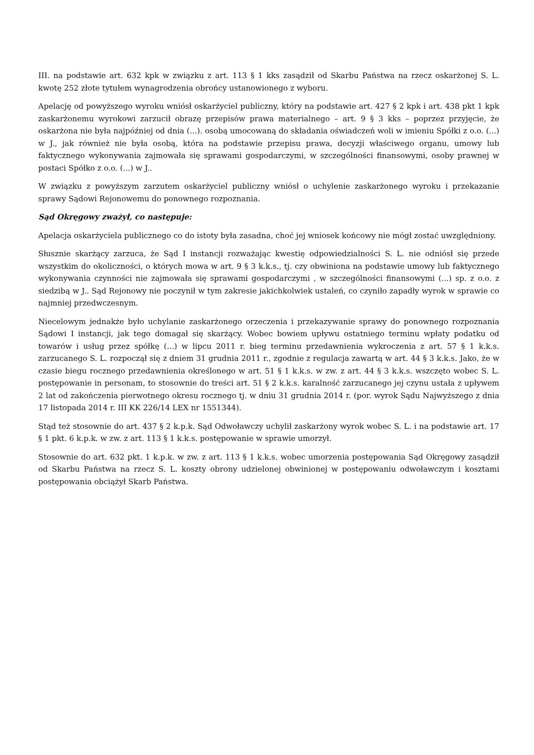III. na podstawie art. 632 kpk w związku z art. 113 § 1 kks zasądził od Skarbu Państwa na rzecz oskarżonej S. L. kwotę 252 złote tytułem wynagrodzenia obrońcy ustanowionego z wyboru.
Apelację od powyższego wyroku wniósł oskarżyciel publiczny, który na podstawie art. 427 § 2 kpk i art. 438 pkt 1 kpk zaskarżonemu wyrokowi zarzucił obrazę przepisów prawa materialnego – art. 9 § 3 kks – poprzez przyjęcie, że oskarżona nie była najpóźniej od dnia (...). osobą umocowaną do składania oświadczeń woli w imieniu Spółki z o.o. (...) w J., jak również nie była osobą, która na podstawie przepisu prawa, decyzji właściwego organu, umowy lub faktycznego wykonywania zajmowała się sprawami gospodarczymi, w szczególności finansowymi, osoby prawnej w postaci Spółko z o.o. (...) w J..
W związku z powyższym zarzutem oskarżyciel publiczny wniósł o uchylenie zaskarżonego wyroku i przekazanie sprawy Sądowi Rejonowemu do ponownego rozpoznania.
Sąd Okręgowy zważył, co następuje:
Apelacja oskarżyciela publicznego co do istoty była zasadna, choć jej wniosek końcowy nie mógł zostać uwzględniony.
Słusznie skarżący zarzuca, że Sąd I instancji rozważając kwestię odpowiedzialności S. L. nie odniósł się przede wszystkim do okoliczności, o których mowa w art. 9 § 3 k.k.s., tj. czy obwiniona na podstawie umowy lub faktycznego wykonywania czynności nie zajmowała się sprawami gospodarczymi , w szczególności finansowymi (...) sp. z o.o. z siedzibą w J.. Sąd Rejonowy nie poczynił w tym zakresie jakichkolwiek ustaleń, co czyniło zapadły wyrok w sprawie co najmniej przedwczesnym.
Niecelowym jednakże było uchylanie zaskarżonego orzeczenia i przekazywanie sprawy do ponownego rozpoznania Sądowi I instancji, jak tego domagał się skarżący. Wobec bowiem upływu ostatniego terminu wpłaty podatku od towarów i usług przez spółkę (...) w lipcu 2011 r. bieg terminu przedawnienia wykroczenia z art. 57 § 1 k.k.s. zarzucanego S. L. rozpoczął się z dniem 31 grudnia 2011 r., zgodnie z regulacja zawartą w art. 44 § 3 k.k.s. Jako, że w czasie biegu rocznego przedawnienia określonego w art. 51 § 1 k.k.s. w zw. z art. 44 § 3 k.k.s. wszczęto wobec S. L. postępowanie in personam, to stosownie do treści art. 51 § 2 k.k.s. karalność zarzucanego jej czynu ustała z upływem 2 lat od zakończenia pierwotnego okresu rocznego tj. w dniu 31 grudnia 2014 r. (por. wyrok Sądu Najwyższego z dnia 17 listopada 2014 r. III KK 226/14 LEX nr 1551344).
Stąd też stosownie do art. 437 § 2 k.p.k. Sąd Odwoławczy uchylił zaskarżony wyrok wobec S. L. i na podstawie art. 17 § 1 pkt. 6 k.p.k. w zw. z art. 113 § 1 k.k.s. postępowanie w sprawie umorzył.
Stosownie do art. 632 pkt. 1 k.p.k. w zw. z art. 113 § 1 k.k.s. wobec umorzenia postępowania Sąd Okręgowy zasądził od Skarbu Państwa na rzecz S. L. koszty obrony udzielonej obwinionej w postępowaniu odwoławczym i kosztami postępowania obciążył Skarb Państwa.